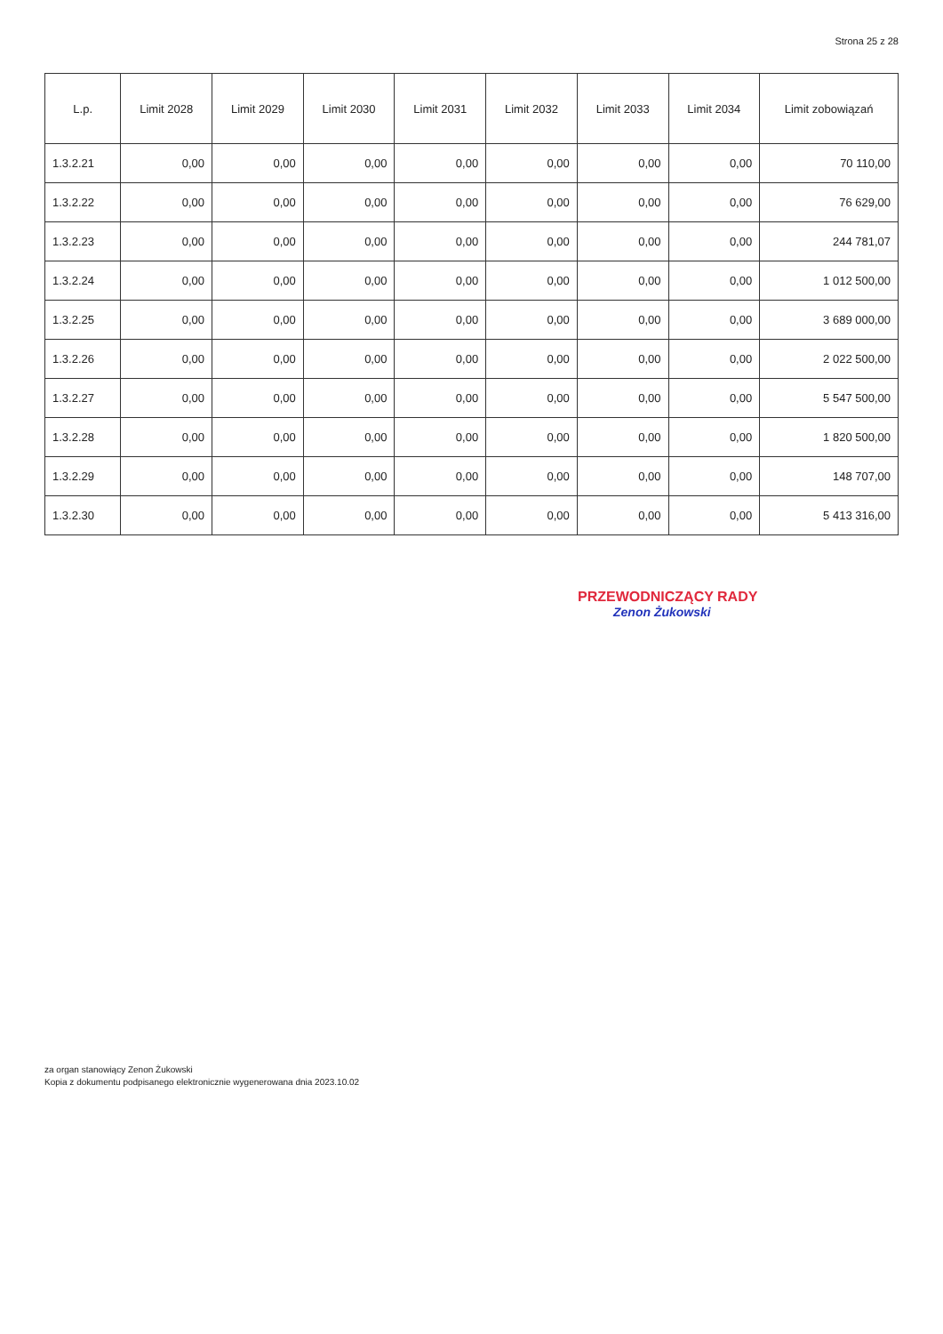Strona 25 z 28
| L.p. | Limit 2028 | Limit 2029 | Limit 2030 | Limit 2031 | Limit 2032 | Limit 2033 | Limit 2034 | Limit zobowiązań |
| --- | --- | --- | --- | --- | --- | --- | --- | --- |
| 1.3.2.21 | 0,00 | 0,00 | 0,00 | 0,00 | 0,00 | 0,00 | 0,00 | 70 110,00 |
| 1.3.2.22 | 0,00 | 0,00 | 0,00 | 0,00 | 0,00 | 0,00 | 0,00 | 76 629,00 |
| 1.3.2.23 | 0,00 | 0,00 | 0,00 | 0,00 | 0,00 | 0,00 | 0,00 | 244 781,07 |
| 1.3.2.24 | 0,00 | 0,00 | 0,00 | 0,00 | 0,00 | 0,00 | 0,00 | 1 012 500,00 |
| 1.3.2.25 | 0,00 | 0,00 | 0,00 | 0,00 | 0,00 | 0,00 | 0,00 | 3 689 000,00 |
| 1.3.2.26 | 0,00 | 0,00 | 0,00 | 0,00 | 0,00 | 0,00 | 0,00 | 2 022 500,00 |
| 1.3.2.27 | 0,00 | 0,00 | 0,00 | 0,00 | 0,00 | 0,00 | 0,00 | 5 547 500,00 |
| 1.3.2.28 | 0,00 | 0,00 | 0,00 | 0,00 | 0,00 | 0,00 | 0,00 | 1 820 500,00 |
| 1.3.2.29 | 0,00 | 0,00 | 0,00 | 0,00 | 0,00 | 0,00 | 0,00 | 148 707,00 |
| 1.3.2.30 | 0,00 | 0,00 | 0,00 | 0,00 | 0,00 | 0,00 | 0,00 | 5 413 316,00 |
PRZEWODNICZĄCY RADY
Zenon Żukowski
za organ stanowiący Zenon Żukowski
Kopia z dokumentu podpisanego elektronicznie wygenerowana dnia 2023.10.02